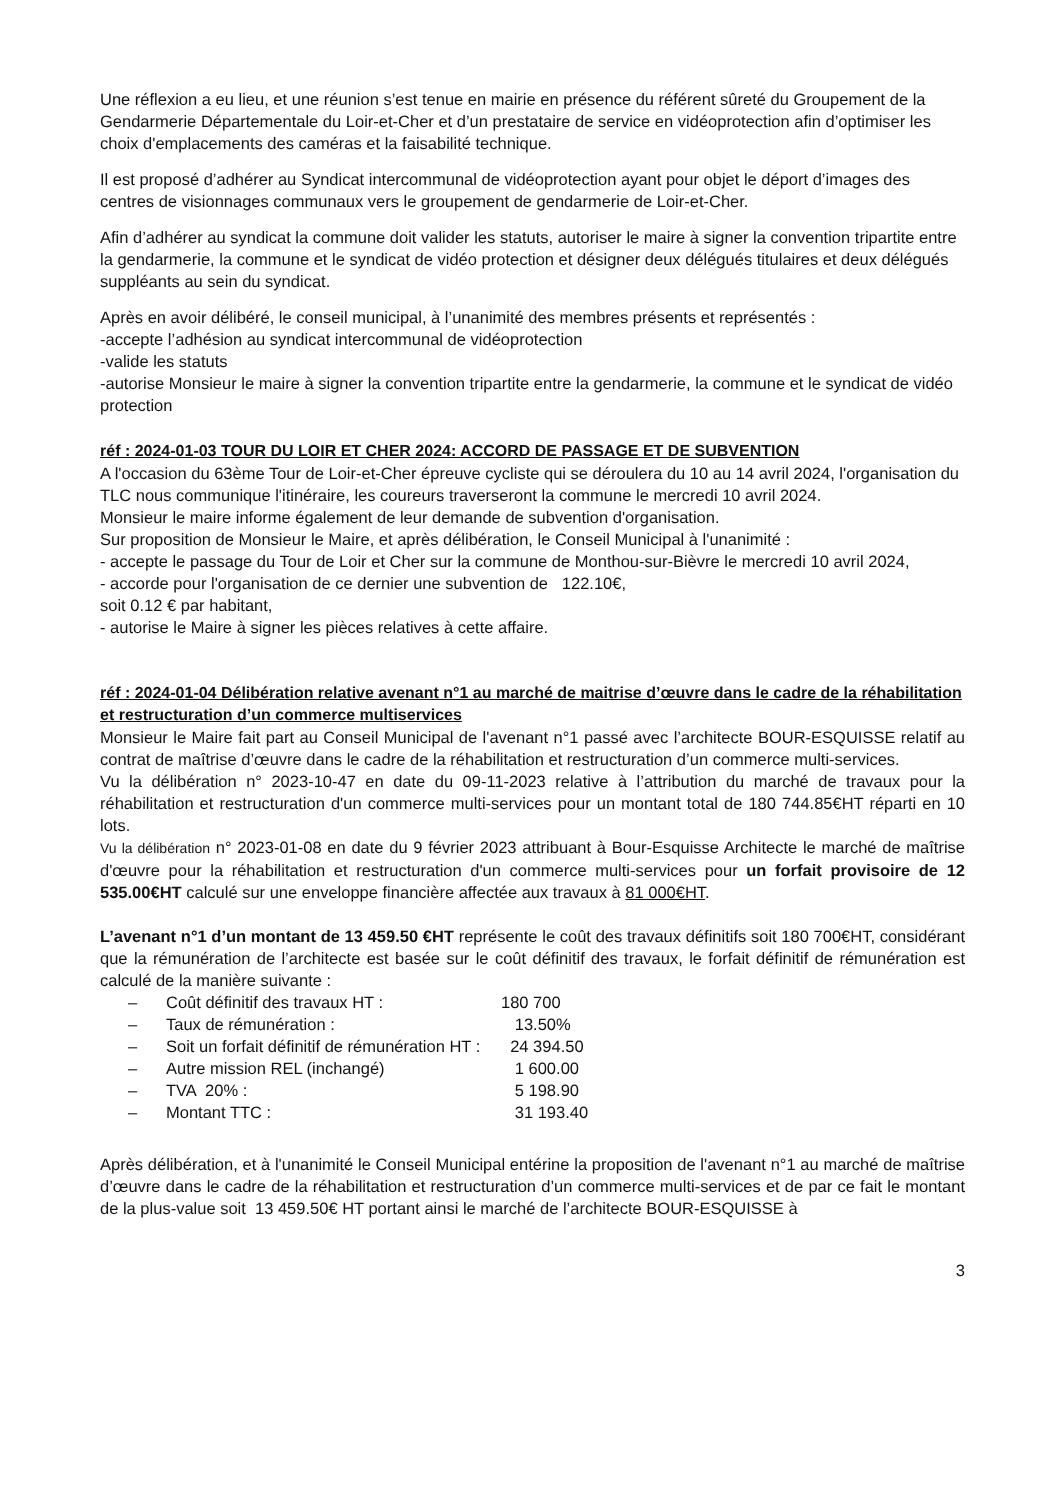Une réflexion a eu lieu, et une réunion s’est tenue en mairie en présence du référent sûreté du Groupement de la Gendarmerie Départementale du Loir-et-Cher et d’un prestataire de service en vidéoprotection afin d’optimiser les choix d'emplacements des caméras et la faisabilité technique.
Il est proposé d’adhérer au Syndicat intercommunal de vidéoprotection ayant pour objet le déport d’images des centres de visionnages communaux vers le groupement de gendarmerie de Loir-et-Cher.
Afin d’adhérer au syndicat la commune doit valider les statuts, autoriser le maire à signer la convention tripartite entre la gendarmerie, la commune et le syndicat de vidéo protection et désigner deux délégués titulaires et deux délégués suppléants au sein du syndicat.
Après en avoir délibéré, le conseil municipal, à l’unanimité des membres présents et représentés :
-accepte l’adhésion au syndicat intercommunal de vidéoprotection
-valide les statuts
-autorise Monsieur le maire à signer la convention tripartite entre la gendarmerie, la commune et le syndicat de vidéo protection
réf : 2024-01-03 TOUR DU LOIR ET CHER 2024: ACCORD DE PASSAGE ET DE SUBVENTION
A l'occasion du 63ème Tour de Loir-et-Cher épreuve cycliste qui se déroulera du 10 au 14 avril 2024, l'organisation du TLC nous communique l'itinéraire, les coureurs traverseront la commune le mercredi 10 avril 2024.
Monsieur le maire informe également de leur demande de subvention d'organisation.
Sur proposition de Monsieur le Maire, et après délibération, le Conseil Municipal à l'unanimité :
- accepte le passage du Tour de Loir et Cher sur la commune de Monthou-sur-Bièvre le mercredi 10 avril 2024,
- accorde pour l'organisation de ce dernier une subvention de 122.10€,
soit 0.12 € par habitant,
- autorise le Maire à signer les pièces relatives à cette affaire.
réf : 2024-01-04 Délibération relative avenant n°1 au marché de maitrise d’œuvre dans le cadre de la réhabilitation et restructuration d’un commerce multiservices
Monsieur le Maire fait part au Conseil Municipal de l'avenant n°1 passé avec l’architecte BOUR-ESQUISSE relatif au contrat de maîtrise d’œuvre dans le cadre de la réhabilitation et restructuration d’un commerce multi-services.
Vu la délibération n° 2023-10-47 en date du 09-11-2023 relative à l’attribution du marché de travaux pour la réhabilitation et restructuration d'un commerce multi-services pour un montant total de 180 744.85€HT réparti en 10 lots.
Vu la délibération n° 2023-01-08 en date du 9 février 2023 attribuant à Bour-Esquisse Architecte le marché de maîtrise d'œuvre pour la réhabilitation et restructuration d'un commerce multi-services pour un forfait provisoire de 12 535.00€HT calculé sur une enveloppe financière affectée aux travaux à 81 000€HT.
L’avenant n°1 d’un montant de 13 459.50 €HT représente le coût des travaux définitifs soit 180 700€HT, considérant que la rémunération de l’architecte est basée sur le coût définitif des travaux, le forfait définitif de rémunération est calculé de la manière suivante :
– Coût définitif des travaux HT : 180 700
– Taux de rémunération : 13.50%
– Soit un forfait définitif de rémunération HT : 24 394.50
– Autre mission REL (inchangé) 1 600.00
– TVA 20% : 5 198.90
– Montant TTC : 31 193.40
Après délibération, et à l'unanimité le Conseil Municipal entérine la proposition de l'avenant n°1 au marché de maîtrise d’œuvre dans le cadre de la réhabilitation et restructuration d’un commerce multi-services et de par ce fait le montant de la plus-value soit 13 459.50€ HT portant ainsi le marché de l’architecte BOUR-ESQUISSE à
3